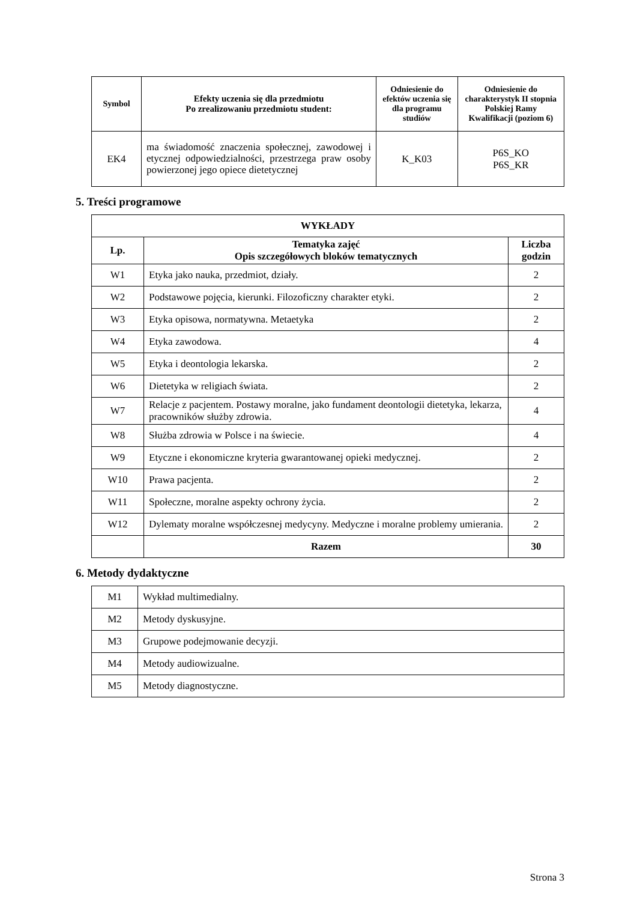| Symbol | Efekty uczenia się dla przedmiotu Po zrealizowaniu przedmiotu student: | Odniesienie do efektów uczenia się dla programu studiów | Odniesienie do charakterystyk II stopnia Polskiej Ramy Kwalifikacji (poziom 6) |
| --- | --- | --- | --- |
| EK4 | ma świadomość znaczenia społecznej, zawodowej i etycznej odpowiedzialności, przestrzega praw osoby powierzonej jego opiece dietetycznej | K_K03 | P6S_KO P6S_KR |
5. Treści programowe
| WYKŁADY | | |
| --- | --- | --- |
| Lp. | Tematyka zajęć Opis szczegółowych bloków tematycznych | Liczba godzin |
| W1 | Etyka jako nauka, przedmiot, działy. | 2 |
| W2 | Podstawowe pojęcia, kierunki. Filozoficzny charakter etyki. | 2 |
| W3 | Etyka opisowa, normatywna. Metaetyka | 2 |
| W4 | Etyka zawodowa. | 4 |
| W5 | Etyka i deontologia lekarska. | 2 |
| W6 | Dietetyka w religiach świata. | 2 |
| W7 | Relacje z pacjentem. Postawy moralne, jako fundament deontologii dietetyka, lekarza, pracowników służby zdrowia. | 4 |
| W8 | Służba zdrowia w Polsce i na świecie. | 4 |
| W9 | Etyczne i ekonomiczne kryteria gwarantowanej opieki medycznej. | 2 |
| W10 | Prawa pacjenta. | 2 |
| W11 | Społeczne, moralne aspekty ochrony życia. | 2 |
| W12 | Dylematy moralne współczesnej medycyny. Medyczne i moralne problemy umierania. | 2 |
| | Razem | 30 |
6. Metody dydaktyczne
| M1 | Wykład multimedialny. |
| M2 | Metody dyskusyjne. |
| M3 | Grupowe podejmowanie decyzji. |
| M4 | Metody audiowizualne. |
| M5 | Metody diagnostyczne. |
Strona 3